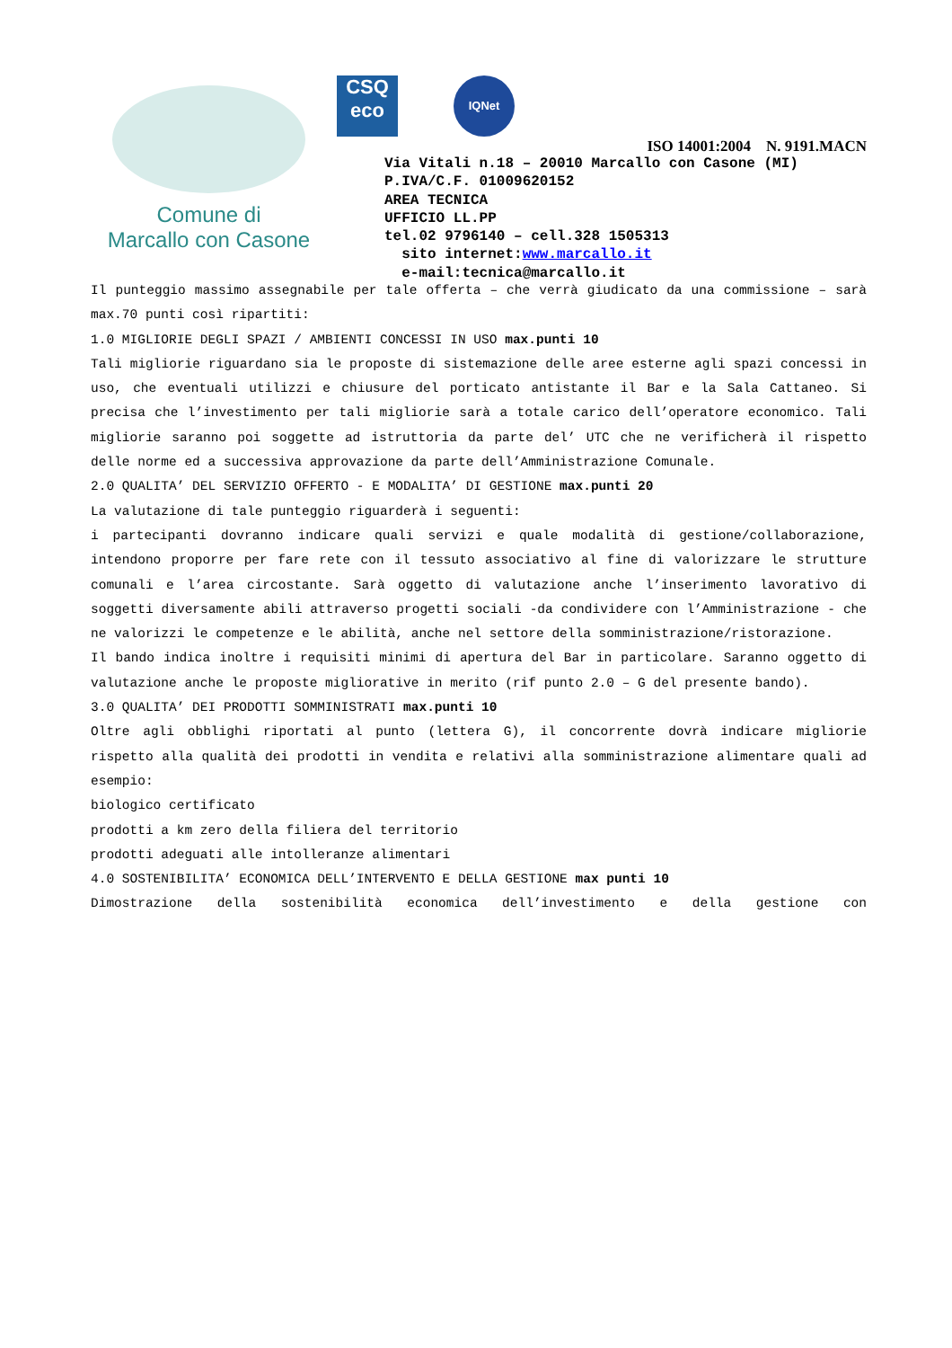Comune di
Marcallo con Casone
CSQ
eco
IQNet
ISO 14001:2004 N. 9191.MACN
Via Vitali n.18 – 20010 Marcallo con Casone (MI)
P.IVA/C.F. 01009620152
AREA TECNICA
UFFICIO LL.PP
tel.02 9796140 – cell.328 1505313
sito internet:www.marcallo.it
e-mail:tecnica@marcallo.it
Il punteggio massimo assegnabile per tale offerta – che verrà giudicato da una commissione – sarà max.70 punti così ripartiti:
1.0 MIGLIORIE DEGLI SPAZI / AMBIENTI CONCESSI IN USO max.punti 10
Tali migliorie riguardano sia le proposte di sistemazione delle aree esterne agli spazi concessi in uso, che eventuali utilizzi e chiusure del porticato antistante il Bar e la Sala Cattaneo. Si precisa che l’investimento per tali migliorie sarà a totale carico dell’operatore economico. Tali migliorie saranno poi soggette ad istruttoria da parte del’ UTC che ne verificherà il rispetto delle norme ed a successiva approvazione da parte dell’Amministrazione Comunale.
2.0 QUALITA’ DEL SERVIZIO OFFERTO - E MODALITA’ DI GESTIONE max.punti 20
La valutazione di tale punteggio riguarderà i seguenti:
i partecipanti dovranno indicare quali servizi e quale modalità di gestione/collaborazione, intendono proporre per fare rete con il tessuto associativo al fine di valorizzare le strutture comunali e l’area circostante. Sarà oggetto di valutazione anche l’inserimento lavorativo di soggetti diversamente abili attraverso progetti sociali -da condividere con l’Amministrazione - che ne valorizzi le competenze e le abilità, anche nel settore della somministrazione/ristorazione.
Il bando indica inoltre i requisiti minimi di apertura del Bar in particolare. Saranno oggetto di valutazione anche le proposte migliorative in merito (rif punto 2.0 – G del presente bando).
3.0 QUALITA’ DEI PRODOTTI SOMMINISTRATI max.punti 10
Oltre agli obblighi riportati al punto (lettera G), il concorrente dovrà indicare migliorie rispetto alla qualità dei prodotti in vendita e relativi alla somministrazione alimentare quali ad esempio:
biologico certificato
prodotti a km zero della filiera del territorio
prodotti adeguati alle intolleranze alimentari
4.0 SOSTENIBILITA’ ECONOMICA DELL’INTERVENTO E DELLA GESTIONE max punti 10
Dimostrazione della sostenibilità economica dell’investimento e della gestione con